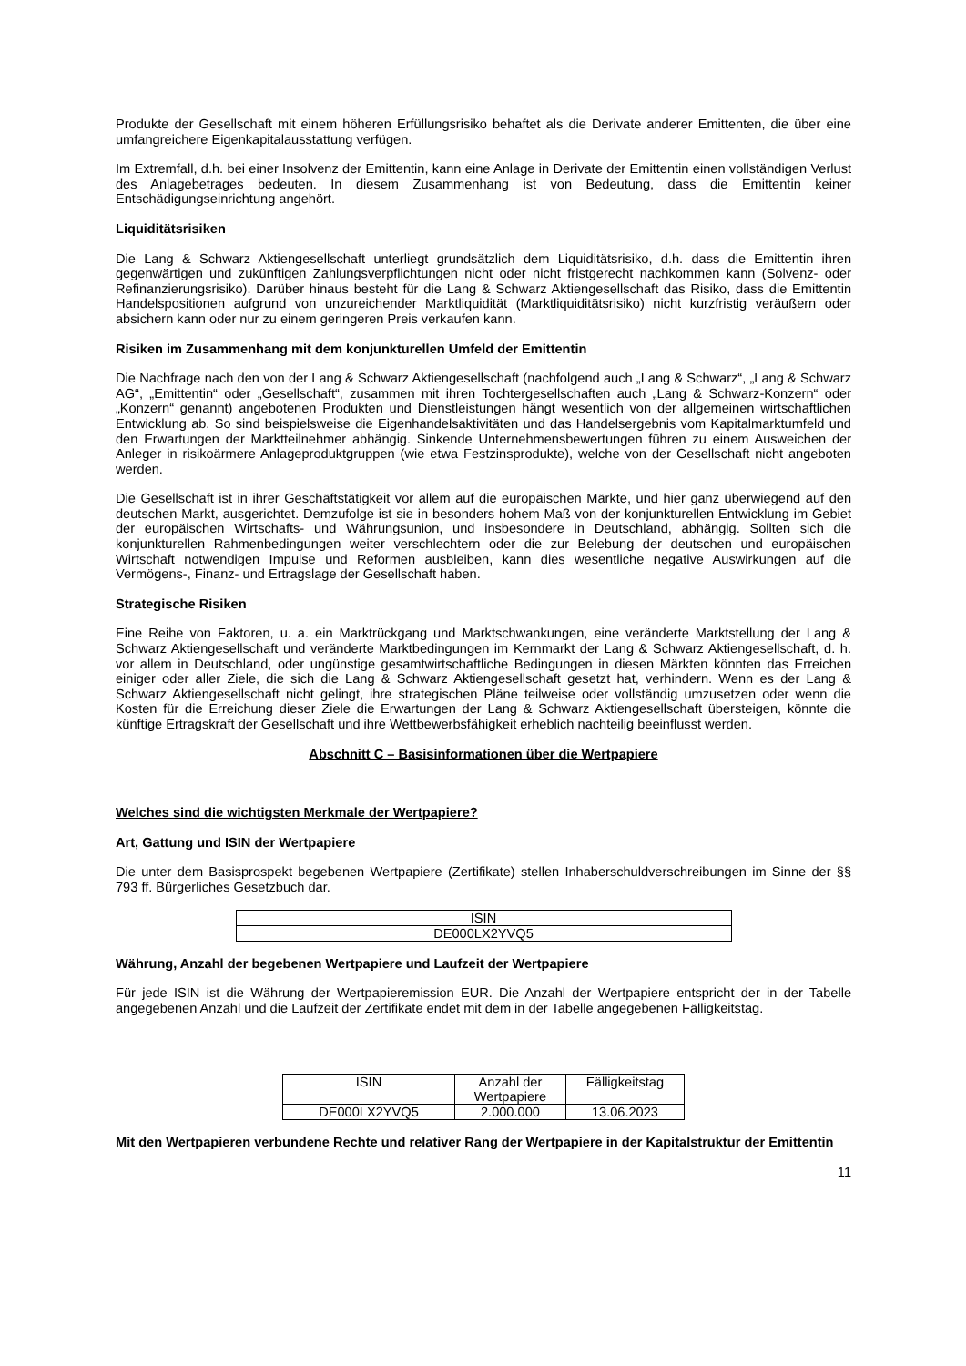Produkte der Gesellschaft mit einem höheren Erfüllungsrisiko behaftet als die Derivate anderer Emittenten, die über eine umfangreichere Eigenkapitalausstattung verfügen.
Im Extremfall, d.h. bei einer Insolvenz der Emittentin, kann eine Anlage in Derivate der Emittentin einen vollständigen Verlust des Anlagebetrages bedeuten. In diesem Zusammenhang ist von Bedeutung, dass die Emittentin keiner Entschädigungseinrichtung angehört.
Liquiditätsrisiken
Die Lang & Schwarz Aktiengesellschaft unterliegt grundsätzlich dem Liquiditätsrisiko, d.h. dass die Emittentin ihren gegenwärtigen und zukünftigen Zahlungsverpflichtungen nicht oder nicht fristgerecht nachkommen kann (Solvenz- oder Refinanzierungsrisiko). Darüber hinaus besteht für die Lang & Schwarz Aktiengesellschaft das Risiko, dass die Emittentin Handelspositionen aufgrund von unzureichender Marktliquidität (Marktliquiditätsrisiko) nicht kurzfristig veräußern oder absichern kann oder nur zu einem geringeren Preis verkaufen kann.
Risiken im Zusammenhang mit dem konjunkturellen Umfeld der Emittentin
Die Nachfrage nach den von der Lang & Schwarz Aktiengesellschaft (nachfolgend auch „Lang & Schwarz“, „Lang & Schwarz AG“, „Emittentin“ oder „Gesellschaft“, zusammen mit ihren Tochtergesellschaften auch „Lang & Schwarz-Konzern“ oder „Konzern“ genannt) angebotenen Produkten und Dienstleistungen hängt wesentlich von der allgemeinen wirtschaftlichen Entwicklung ab. So sind beispielsweise die Eigenhandelsaktivitäten und das Handelsergebnis vom Kapitalmarktumfeld und den Erwartungen der Marktteilnehmer abhängig. Sinkende Unternehmensbewertungen führen zu einem Ausweichen der Anleger in risikoärmere Anlageproduktgruppen (wie etwa Festzinsprodukte), welche von der Gesellschaft nicht angeboten werden.
Die Gesellschaft ist in ihrer Geschäftstätigkeit vor allem auf die europäischen Märkte, und hier ganz überwiegend auf den deutschen Markt, ausgerichtet. Demzufolge ist sie in besonders hohem Maß von der konjunkturellen Entwicklung im Gebiet der europäischen Wirtschafts- und Währungsunion, und insbesondere in Deutschland, abhängig. Sollten sich die konjunkturellen Rahmenbedingungen weiter verschlechtern oder die zur Belebung der deutschen und europäischen Wirtschaft notwendigen Impulse und Reformen ausbleiben, kann dies wesentliche negative Auswirkungen auf die Vermögens-, Finanz- und Ertragslage der Gesellschaft haben.
Strategische Risiken
Eine Reihe von Faktoren, u. a. ein Marktrückgang und Marktschwankungen, eine veränderte Marktstellung der Lang & Schwarz Aktiengesellschaft und veränderte Marktbedingungen im Kernmarkt der Lang & Schwarz Aktiengesellschaft, d. h. vor allem in Deutschland, oder ungünstige gesamtwirtschaftliche Bedingungen in diesen Märkten könnten das Erreichen einiger oder aller Ziele, die sich die Lang & Schwarz Aktiengesellschaft gesetzt hat, verhindern. Wenn es der Lang & Schwarz Aktiengesellschaft nicht gelingt, ihre strategischen Pläne teilweise oder vollständig umzusetzen oder wenn die Kosten für die Erreichung dieser Ziele die Erwartungen der Lang & Schwarz Aktiengesellschaft übersteigen, könnte die künftige Ertragskraft der Gesellschaft und ihre Wettbewerbsfähigkeit erheblich nachteilig beeinflusst werden.
Abschnitt C – Basisinformationen über die Wertpapiere
Welches sind die wichtigsten Merkmale der Wertpapiere?
Art, Gattung und ISIN der Wertpapiere
Die unter dem Basisprospekt begebenen Wertpapiere (Zertifikate) stellen Inhaberschuldverschreibungen im Sinne der §§ 793 ff. Bürgerliches Gesetzbuch dar.
| ISIN |
| DE000LX2YVQ5 |
Währung, Anzahl der begebenen Wertpapiere und Laufzeit der Wertpapiere
Für jede ISIN ist die Währung der Wertpapieremission EUR. Die Anzahl der Wertpapiere entspricht der in der Tabelle angegebenen Anzahl und die Laufzeit der Zertifikate endet mit dem in der Tabelle angegebenen Fälligkeitstag.
| ISIN | Anzahl der Wertpapiere | Fälligkeitstag |
| DE000LX2YVQ5 | 2.000.000 | 13.06.2023 |
Mit den Wertpapieren verbundene Rechte und relativer Rang der Wertpapiere in der Kapitalstruktur der Emittentin
11